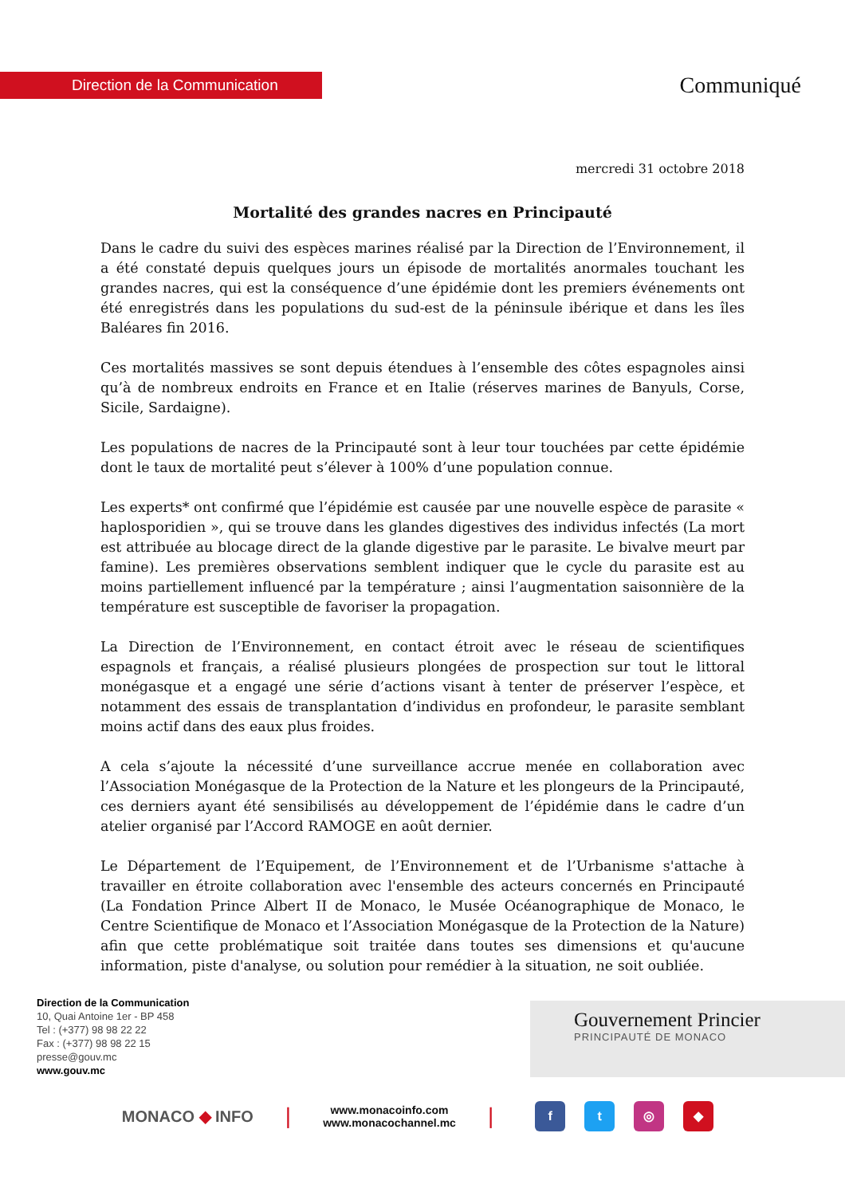Direction de la Communication
Communiqué
mercredi 31 octobre 2018
Mortalité des grandes nacres en Principauté
Dans le cadre du suivi des espèces marines réalisé par la Direction de l’Environnement, il a été constaté depuis quelques jours un épisode de mortalités anormales touchant les grandes nacres, qui est la conséquence d’une épidémie dont les premiers événements ont été enregistrés dans les populations du sud-est de la péninsule ibérique et dans les îles Baléares fin 2016.
Ces mortalités massives se sont depuis étendues à l’ensemble des côtes espagnoles ainsi qu’à de nombreux endroits en France et en Italie (réserves marines de Banyuls, Corse, Sicile, Sardaigne).
Les populations de nacres de la Principauté sont à leur tour touchées par cette épidémie dont le taux de mortalité peut s’élever à 100% d’une population connue.
Les experts* ont confirmé que l’épidémie est causée par une nouvelle espèce de parasite « haplosporidien », qui se trouve dans les glandes digestives des individus infectés (La mort est attribuée au blocage direct de la glande digestive par le parasite. Le bivalve meurt par famine). Les premières observations semblent indiquer que le cycle du parasite est au moins partiellement influencé par la température ; ainsi l’augmentation saisonnière de la température est susceptible de favoriser la propagation.
La Direction de l’Environnement, en contact étroit avec le réseau de scientifiques espagnols et français, a réalisé plusieurs plongées de prospection sur tout le littoral monégasque et a engagé une série d’actions visant à tenter de préserver l’espèce, et notamment des essais de transplantation d’individus en profondeur, le parasite semblant moins actif dans des eaux plus froides.
A cela s’ajoute la nécessité d’une surveillance accrue menée en collaboration avec l’Association Monégasque de la Protection de la Nature et les plongeurs de la Principauté, ces derniers ayant été sensibilisés au développement de l’épidémie dans le cadre d’un atelier organisé par l’Accord RAMOGE en août dernier.
Le Département de l’Equipement, de l’Environnement et de l’Urbanisme s'attache à travailler en étroite collaboration avec l'ensemble des acteurs concernés en Principauté (La Fondation Prince Albert II de Monaco, le Musée Océanographique de Monaco, le Centre Scientifique de Monaco et l’Association Monégasque de la Protection de la Nature) afin que cette problématique soit traitée dans toutes ses dimensions et qu'aucune information, piste d'analyse, ou solution pour remédier à la situation, ne soit oubliée.
Direction de la Communication
10, Quai Antoine 1er - BP 458
Tel : (+377) 98 98 22 22
Fax : (+377) 98 98 22 15
presse@gouv.mc
www.gouv.mc
Gouvernement Princier
PRINCIPAUTÉ DE MONACO
MONACO ◆ INFO
|
www.monacoinfo.com
www.monacochannel.mc
|
ft ◎ ◆